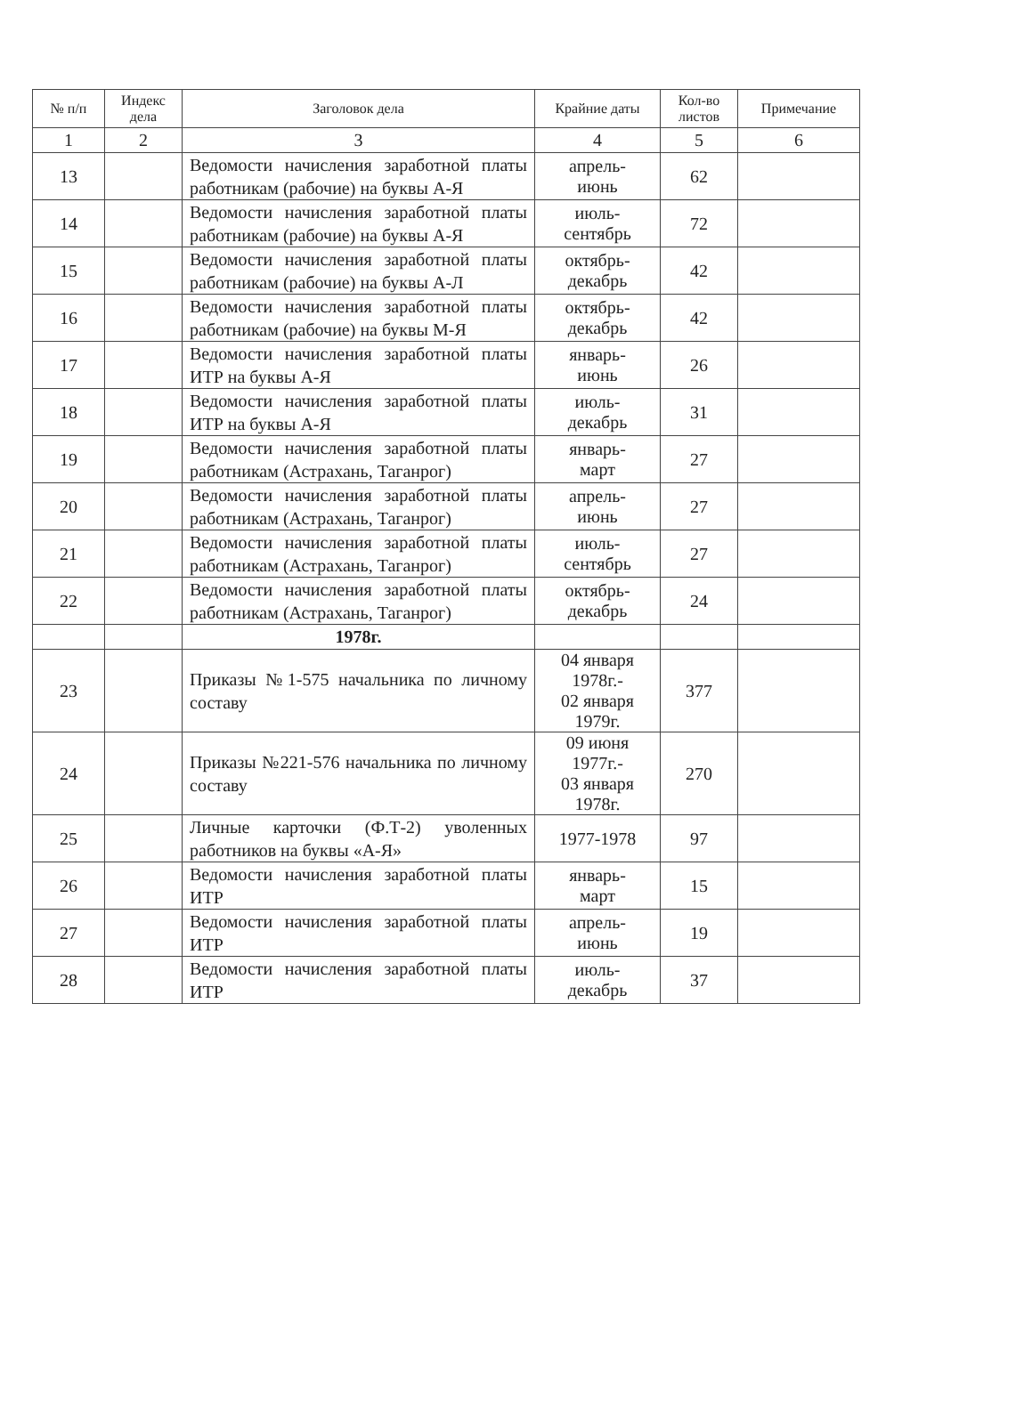| № п/п | Индекс дела | Заголовок дела | Крайние даты | Кол-во листов | Примечание |
| --- | --- | --- | --- | --- | --- |
| 1 | 2 | 3 | 4 | 5 | 6 |
| 13 | | Ведомости начисления заработной платы работникам (рабочие) на буквы А-Я | апрель- июнь | 62 | |
| 14 | | Ведомости начисления заработной платы работникам (рабочие) на буквы А-Я | июль- сентябрь | 72 | |
| 15 | | Ведомости начисления заработной платы работникам (рабочие) на буквы А-Л | октябрь- декабрь | 42 | |
| 16 | | Ведомости начисления заработной платы работникам (рабочие) на буквы М-Я | октябрь- декабрь | 42 | |
| 17 | | Ведомости начисления заработной платы ИТР на буквы А-Я | январь- июнь | 26 | |
| 18 | | Ведомости начисления заработной платы ИТР на буквы А-Я | июль- декабрь | 31 | |
| 19 | | Ведомости начисления заработной платы работникам (Астрахань, Таганрог) | январь- март | 27 | |
| 20 | | Ведомости начисления заработной платы работникам (Астрахань, Таганрог) | апрель- июнь | 27 | |
| 21 | | Ведомости начисления заработной платы работникам (Астрахань, Таганрог) | июль- сентябрь | 27 | |
| 22 | | Ведомости начисления заработной платы работникам (Астрахань, Таганрог) | октябрь- декабрь | 24 | |
| | | 1978г. | | | |
| 23 | | Приказы №1-575 начальника по личному составу | 04 января 1978г.- 02 января 1979г. | 377 | |
| 24 | | Приказы №221-576 начальника по личному составу | 09 июня 1977г.- 03 января 1978г. | 270 | |
| 25 | | Личные карточки (Ф.Т-2) уволенных работников на буквы «А-Я» | 1977-1978 | 97 | |
| 26 | | Ведомости начисления заработной платы ИТР | январь- март | 15 | |
| 27 | | Ведомости начисления заработной платы ИТР | апрель- июнь | 19 | |
| 28 | | Ведомости начисления заработной платы ИТР | июль- декабрь | 37 | |